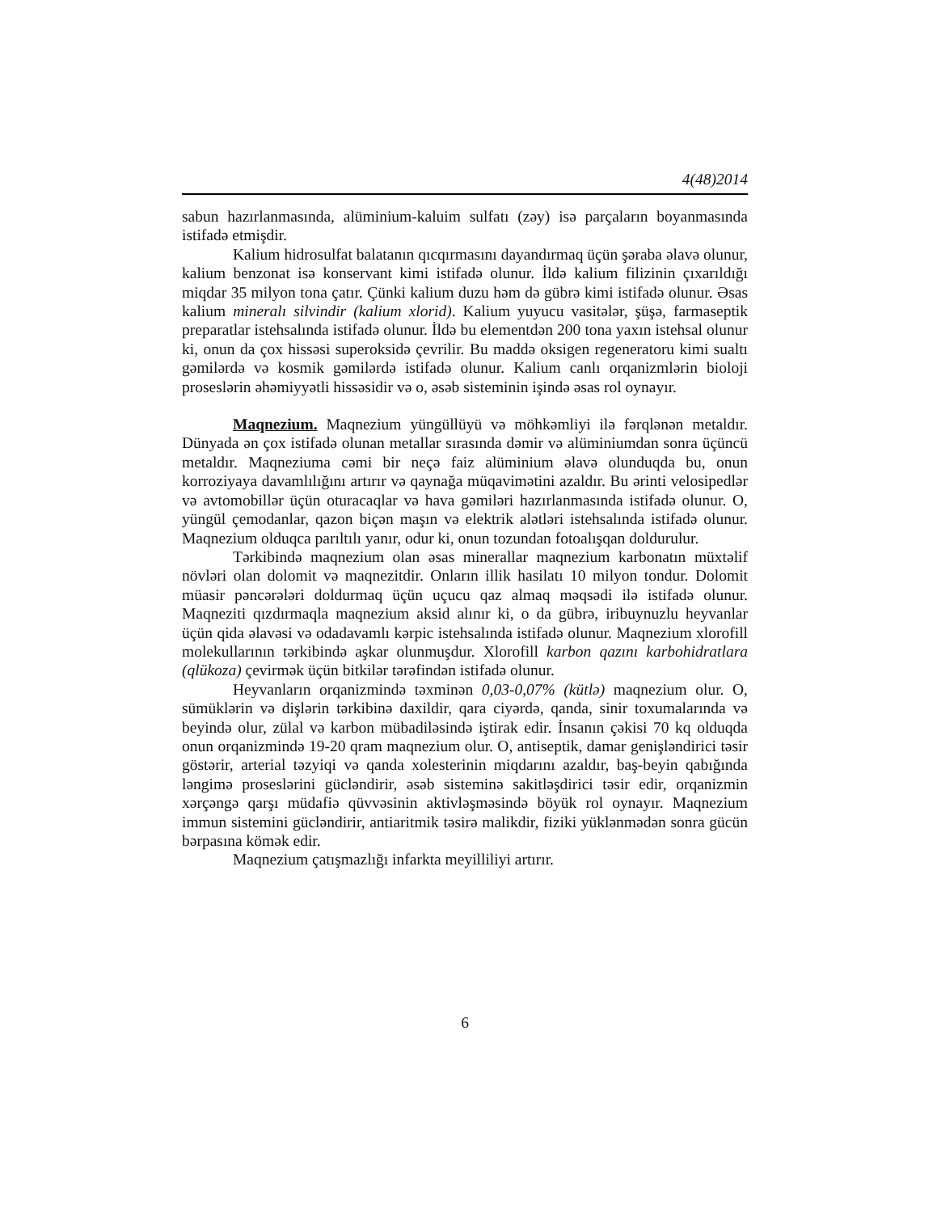4(48)2014
sabun hazırlanmasında, alüminium-kaluim sulfatı (zəy) isə parçaların boyanmasında istifadə etmişdir.
Kalium hidrosulfat balatanın qıcqırmasını dayandırmaq üçün şəraba əlavə olunur, kalium benzonat isə konservant kimi istifadə olunur. İldə kalium filizinin çıxarıldığı miqdar 35 milyon tona çatır. Çünki kalium duzu həm də gübrə kimi istifadə olunur. Əsas kalium mineralı silvindir (kalium xlorid). Kalium yuyucu vasitələr, şüşə, farmaseptik preparatlar istehsalında istifadə olunur. İldə bu elementdən 200 tona yaxın istehsal olunur ki, onun da çox hissəsi superoksidə çevrilir. Bu maddə oksigen regeneratoru kimi sualtı gəmilərdə və kosmik gəmilərdə istifadə olunur. Kalium canlı orqanizmlərin bioloji proseslərin əhəmiyyətli hissəsidir və o, əsəb sisteminin işində əsas rol oynayır.
Maqnezium. Maqnezium yüngüllüyü və möhkəmliyi ilə fərqlənən metaldır. Dünyada ən çox istifadə olunan metallar sırasında dəmir və alüminiumdan sonra üçüncü metaldır. Maqneziuma cəmi bir neçə faiz alüminium əlavə olunduqda bu, onun korroziyaya davamlılığını artırır və qaynağa müqavimətini azaldır. Bu ərinti velosipedlər və avtomobillər üçün oturacaqlar və hava gəmiləri hazırlanmasında istifadə olunur. O, yüngül çemodanlar, qazon biçən maşın və elektrik alətləri istehsalında istifadə olunur. Maqnezium olduqca parıltılı yanır, odur ki, onun tozundan fotoalışqan doldurulur.
Tərkibində maqnezium olan əsas minerallar maqnezium karbonatın müxtəlif növləri olan dolomit və maqnezitdir. Onların illik hasilatı 10 milyon tondur. Dolomit müasir pəncərələri doldurmaq üçün uçucu qaz almaq məqsədi ilə istifadə olunur. Maqneziti qızdırmaqla maqnezium aksid alınır ki, o da gübrə, iribuynuzlu heyvanlar üçün qida əlavəsi və odadavamlı kərpic istehsalında istifadə olunur. Maqnezium xlorofill molekullarının tərkibində aşkar olunmuşdur. Xlorofill karbon qazını karbohidratlara (qlükoza) çevirmək üçün bitkilər tərəfindən istifadə olunur.
Heyvanların orqanizmində təxminən 0,03-0,07% (kütlə) maqnezium olur. O, sümüklərin və dişlərin tərkibinə daxildir, qara ciyərdə, qanda, sinir toxumalarında və beyində olur, zülal və karbon mübadiləsində iştirak edir. İnsanın çəkisi 70 kq olduqda onun orqanizmində 19-20 qram maqnezium olur. O, antiseptik, damar genişləndirici təsir göstərir, arterial təzyiqi və qanda xolesterinin miqdarını azaldır, baş-beyin qabığında ləngimə proseslərini gücləndirir, əsəb sisteminə sakitləşdirici təsir edir, orqanizmin xərçəngə qarşı müdafiə qüvvəsinin aktivləşməsində böyük rol oynayır. Maqnezium immun sistemini gücləndirir, antiaritmik təsirə malikdir, fiziki yüklənmədən sonra gücün bərpasına kömək edir.
Maqnezium çatışmazlığı infarkta meyilliliyi artırır.
6